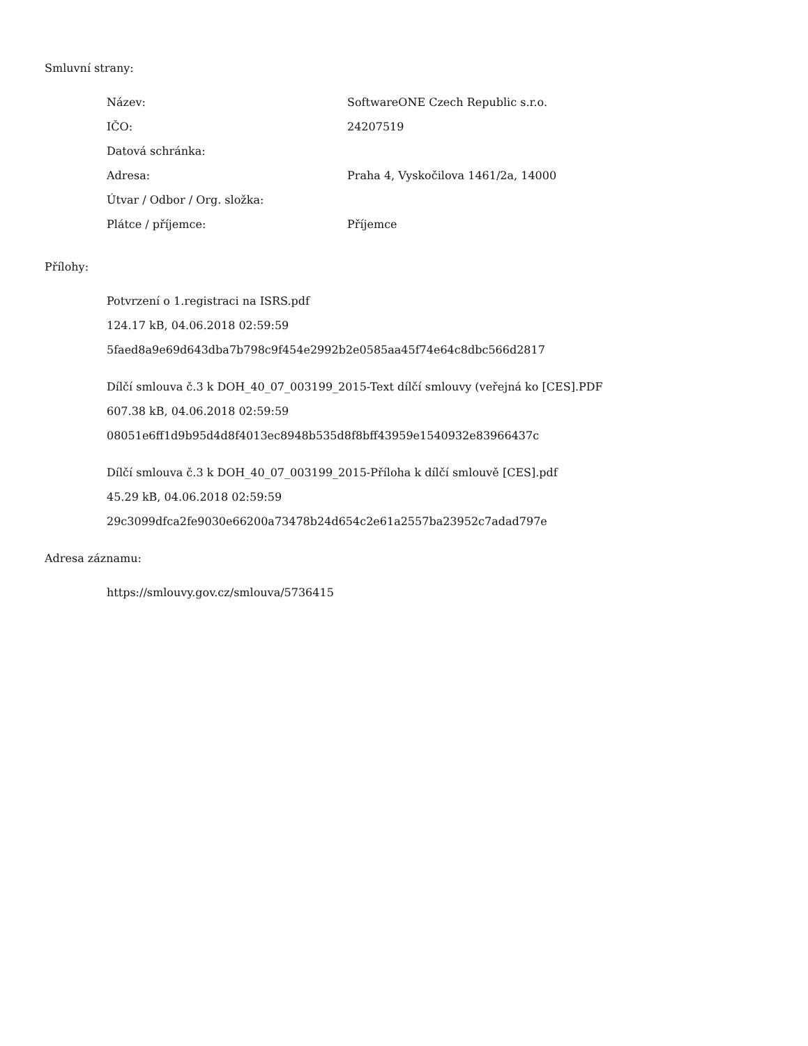Smluvní strany:
| Název: | SoftwareONE Czech Republic s.r.o. |
| IČO: | 24207519 |
| Datová schránka: | |
| Adresa: | Praha 4, Vyskočilova 1461/2a, 14000 |
| Útvar / Odbor / Org. složka: | |
| Plátce / příjemce: | Příjemce |
Přílohy:
Potvrzení o 1.registraci na ISRS.pdf
124.17 kB, 04.06.2018 02:59:59
5faed8a9e69d643dba7b798c9f454e2992b2e0585aa45f74e64c8dbc566d2817
Dílčí smlouva č.3 k DOH_40_07_003199_2015-Text dílčí smlouvy (veřejná ko [CES].PDF
607.38 kB, 04.06.2018 02:59:59
08051e6ff1d9b95d4d8f4013ec8948b535d8f8bff43959e1540932e83966437c
Dílčí smlouva č.3 k DOH_40_07_003199_2015-Příloha k dílčí smlouvě [CES].pdf
45.29 kB, 04.06.2018 02:59:59
29c3099dfca2fe9030e66200a73478b24d654c2e61a2557ba23952c7adad797e
Adresa záznamu:
https://smlouvy.gov.cz/smlouva/5736415